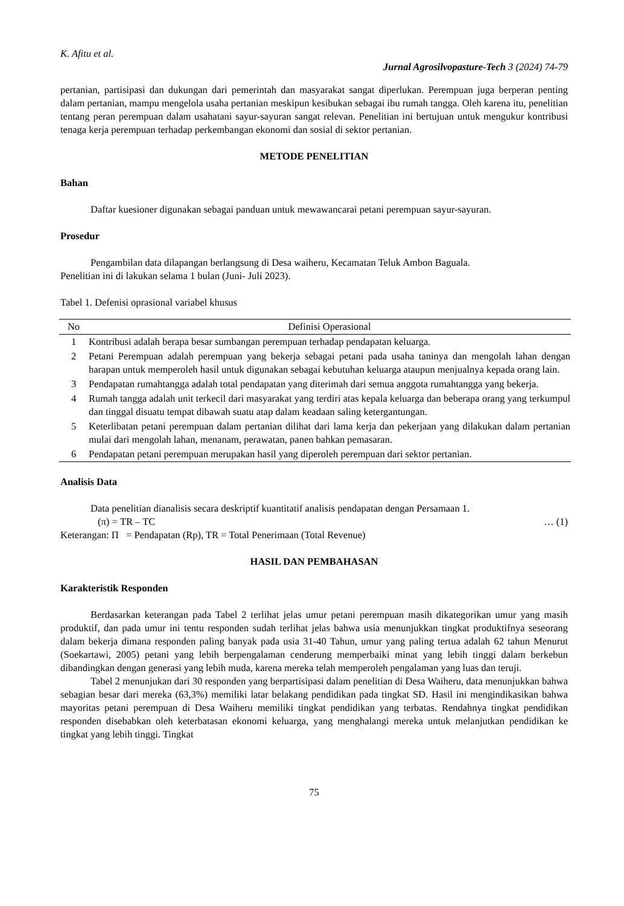K. Afitu et al.
Jurnal Agrosilvopasture-Tech 3 (2024) 74-79
pertanian, partisipasi dan dukungan dari pemerintah dan masyarakat sangat diperlukan. Perempuan juga berperan penting dalam pertanian, mampu mengelola usaha pertanian meskipun kesibukan sebagai ibu rumah tangga. Oleh karena itu, penelitian tentang peran perempuan dalam usahatani sayur-sayuran sangat relevan. Penelitian ini bertujuan untuk mengukur kontribusi tenaga kerja perempuan terhadap perkembangan ekonomi dan sosial di sektor pertanian.
METODE PENELITIAN
Bahan
Daftar kuesioner digunakan sebagai panduan untuk mewawancarai petani perempuan sayur-sayuran.
Prosedur
Pengambilan data dilapangan berlangsung di Desa waiheru, Kecamatan Teluk Ambon Baguala.
Penelitian ini di lakukan selama 1 bulan (Juni- Juli 2023).
Tabel 1. Defenisi oprasional variabel khusus
| No | Definisi Operasional |
| --- | --- |
| 1 | Kontribusi adalah berapa besar sumbangan perempuan terhadap pendapatan keluarga. |
| 2 | Petani Perempuan adalah perempuan yang bekerja sebagai petani pada usaha taninya dan mengolah lahan dengan harapan untuk memperoleh hasil untuk digunakan sebagai kebutuhan keluarga ataupun menjualnya kepada orang lain. |
| 3 | Pendapatan rumahtangga adalah total pendapatan yang diterimah dari semua anggota rumahtangga yang bekerja. |
| 4 | Rumah tangga adalah unit terkecil dari masyarakat yang terdiri atas kepala keluarga dan beberapa orang yang terkumpul dan tinggal disuatu tempat dibawah suatu atap dalam keadaan saling ketergantungan. |
| 5 | Keterlibatan petani perempuan dalam pertanian dilihat dari lama kerja dan pekerjaan yang dilakukan dalam pertanian mulai dari mengolah lahan, menanam, perawatan, panen bahkan pemasaran. |
| 6 | Pendapatan petani perempuan merupakan hasil yang diperoleh perempuan dari sektor pertanian. |
Analisis Data
Data penelitian dianalisis secara deskriptif kuantitatif analisis pendapatan dengan Persamaan 1.
(π) = TR – TC … (1)
Keterangan: Π = Pendapatan (Rp), TR = Total Penerimaan (Total Revenue)
HASIL DAN PEMBAHASAN
Karakteristik Responden
Berdasarkan keterangan pada Tabel 2 terlihat jelas umur petani perempuan masih dikategorikan umur yang masih produktif, dan pada umur ini tentu responden sudah terlihat jelas bahwa usia menunjukkan tingkat produktifnya seseorang dalam bekerja dimana responden paling banyak pada usia 31-40 Tahun, umur yang paling tertua adalah 62 tahun Menurut (Soekartawi, 2005) petani yang lebih berpengalaman cenderung memperbaiki minat yang lebih tinggi dalam berkebun dibandingkan dengan generasi yang lebih muda, karena mereka telah memperoleh pengalaman yang luas dan teruji.
Tabel 2 menunjukan dari 30 responden yang berpartisipasi dalam penelitian di Desa Waiheru, data menunjukkan bahwa sebagian besar dari mereka (63,3%) memiliki latar belakang pendidikan pada tingkat SD. Hasil ini mengindikasikan bahwa mayoritas petani perempuan di Desa Waiheru memiliki tingkat pendidikan yang terbatas. Rendahnya tingkat pendidikan responden disebabkan oleh keterbatasan ekonomi keluarga, yang menghalangi mereka untuk melanjutkan pendidikan ke tingkat yang lebih tinggi. Tingkat
75